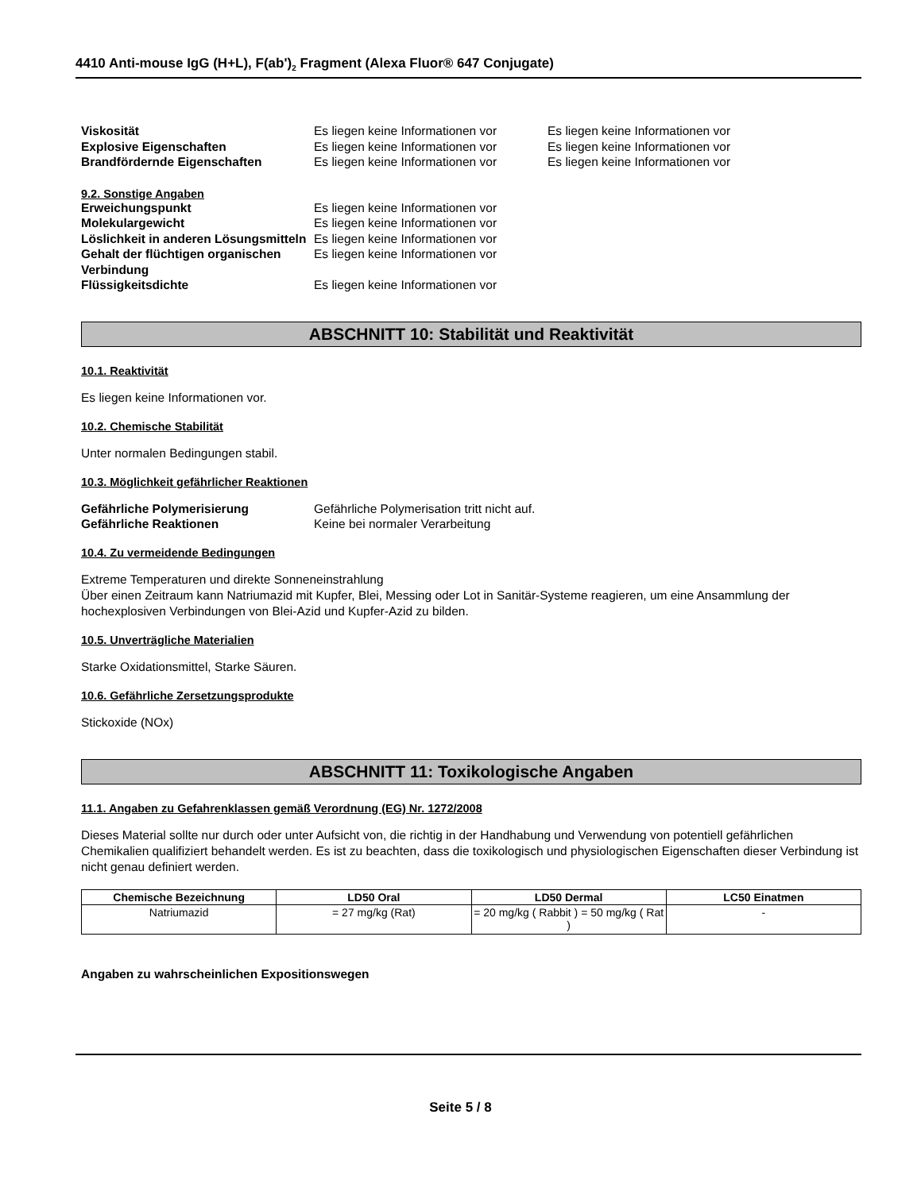4410 Anti-mouse IgG (H+L), F(ab')<sub>2</sub> Fragment (Alexa Fluor® 647 Conjugate)
Viskosität Es liegen keine Informationen vor
Es liegen keine Informationen vor
Explosive Eigenschaften Es liegen keine Informationen vor
Es liegen keine Informationen vor
Brandfördernde Eigenschaften Es liegen keine Informationen vor
Es liegen keine Informationen vor
9.2. Sonstige Angaben
Erweichungspunkt Es liegen keine Informationen vor
Molekulargewicht Es liegen keine Informationen vor
Löslichkeit in anderen Lösungsmitteln
Es liegen keine Informationen vor
Gehalt der flüchtigen organischen Verbindung
Es liegen keine Informationen vor
Flüssigkeitsdichte Es liegen keine Informationen vor
ABSCHNITT 10: Stabilität und Reaktivität
10.1. Reaktivität
Es liegen keine Informationen vor.
10.2. Chemische Stabilität
Unter normalen Bedingungen stabil.
10.3. Möglichkeit gefährlicher Reaktionen
Gefährliche Polymerisierung Gefährliche Polymerisation tritt nicht auf.
Gefährliche Reaktionen Keine bei normaler Verarbeitung
10.4. Zu vermeidende Bedingungen
Extreme Temperaturen und direkte Sonneneinstrahlung
Über einen Zeitraum kann Natriumazid mit Kupfer, Blei, Messing oder Lot in Sanitär-Systeme reagieren, um eine Ansammlung der hochexplosiven Verbindungen von Blei-Azid und Kupfer-Azid zu bilden.
10.5. Unverträgliche Materialien
Starke Oxidationsmittel, Starke Säuren.
10.6. Gefährliche Zersetzungsprodukte
Stickoxide (NOx)
ABSCHNITT 11: Toxikologische Angaben
11.1. Angaben zu Gefahrenklassen gemäß Verordnung (EG) Nr. 1272/2008
Dieses Material sollte nur durch oder unter Aufsicht von, die richtig in der Handhabung und Verwendung von potentiell gefährlichen Chemikalien qualifiziert behandelt werden. Es ist zu beachten, dass die toxikologisch und physiologischen Eigenschaften dieser Verbindung ist nicht genau definiert werden.
| Chemische Bezeichnung | LD50 Oral | LD50 Dermal | LC50 Einatmen |
| --- | --- | --- | --- |
| Natriumazid | = 27 mg/kg (Rat) | = 20 mg/kg ( Rabbit ) = 50 mg/kg ( Rat ) | - |
Angaben zu wahrscheinlichen Expositionswegen
Seite 5 / 8